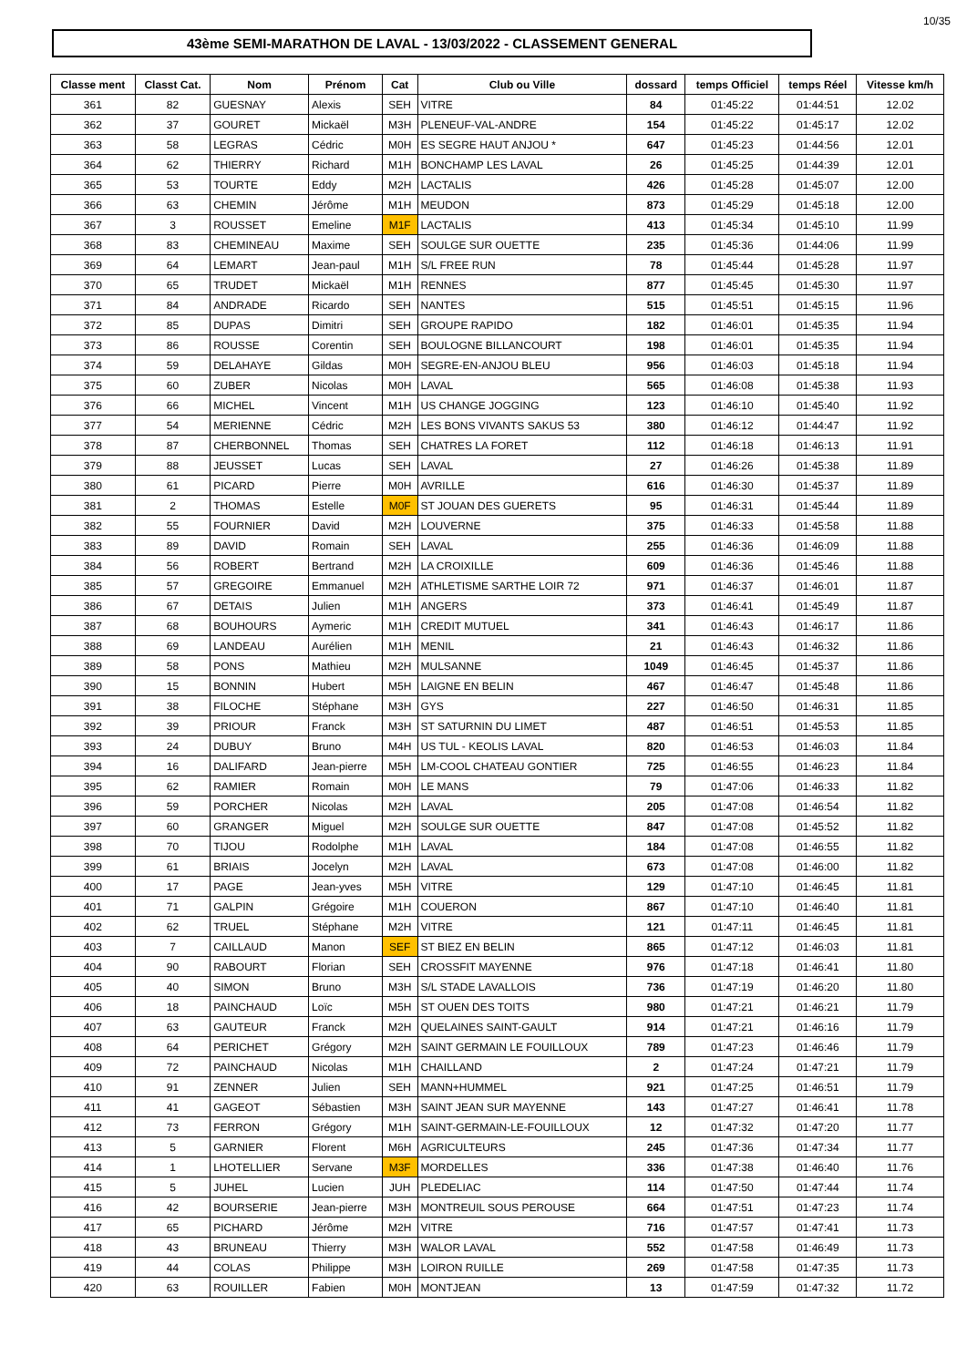10/35
43ème SEMI-MARATHON DE LAVAL - 13/03/2022 - CLASSEMENT GENERAL
| Classe ment | Classt Cat. | Nom | Prénom | Cat | Club ou Ville | dossard | temps Officiel | temps Réel | Vitesse km/h |
| --- | --- | --- | --- | --- | --- | --- | --- | --- | --- |
| 361 | 82 | GUESNAY | Alexis | SEH | VITRE | 84 | 01:45:22 | 01:44:51 | 12.02 |
| 362 | 37 | GOURET | Mickaël | M3H | PLENEUF-VAL-ANDRE | 154 | 01:45:22 | 01:45:17 | 12.02 |
| 363 | 58 | LEGRAS | Cédric | M0H | ES SEGRE HAUT ANJOU * | 647 | 01:45:23 | 01:44:56 | 12.01 |
| 364 | 62 | THIERRY | Richard | M1H | BONCHAMP LES LAVAL | 26 | 01:45:25 | 01:44:39 | 12.01 |
| 365 | 53 | TOURTE | Eddy | M2H | LACTALIS | 426 | 01:45:28 | 01:45:07 | 12.00 |
| 366 | 63 | CHEMIN | Jérôme | M1H | MEUDON | 873 | 01:45:29 | 01:45:18 | 12.00 |
| 367 | 3 | ROUSSET | Emeline | M1F | LACTALIS | 413 | 01:45:34 | 01:45:10 | 11.99 |
| 368 | 83 | CHEMINEAU | Maxime | SEH | SOULGE SUR OUETTE | 235 | 01:45:36 | 01:44:06 | 11.99 |
| 369 | 64 | LEMART | Jean-paul | M1H | S/L FREE RUN | 78 | 01:45:44 | 01:45:28 | 11.97 |
| 370 | 65 | TRUDET | Mickaël | M1H | RENNES | 877 | 01:45:45 | 01:45:30 | 11.97 |
| 371 | 84 | ANDRADE | Ricardo | SEH | NANTES | 515 | 01:45:51 | 01:45:15 | 11.96 |
| 372 | 85 | DUPAS | Dimitri | SEH | GROUPE RAPIDO | 182 | 01:46:01 | 01:45:35 | 11.94 |
| 373 | 86 | ROUSSE | Corentin | SEH | BOULOGNE BILLANCOURT | 198 | 01:46:01 | 01:45:35 | 11.94 |
| 374 | 59 | DELAHAYE | Gildas | M0H | SEGRE-EN-ANJOU BLEU | 956 | 01:46:03 | 01:45:18 | 11.94 |
| 375 | 60 | ZUBER | Nicolas | M0H | LAVAL | 565 | 01:46:08 | 01:45:38 | 11.93 |
| 376 | 66 | MICHEL | Vincent | M1H | US CHANGE JOGGING | 123 | 01:46:10 | 01:45:40 | 11.92 |
| 377 | 54 | MERIENNE | Cédric | M2H | LES BONS VIVANTS SAKUS 53 | 380 | 01:46:12 | 01:44:47 | 11.92 |
| 378 | 87 | CHERBONNEL | Thomas | SEH | CHATRES LA FORET | 112 | 01:46:18 | 01:46:13 | 11.91 |
| 379 | 88 | JEUSSET | Lucas | SEH | LAVAL | 27 | 01:46:26 | 01:45:38 | 11.89 |
| 380 | 61 | PICARD | Pierre | M0H | AVRILLE | 616 | 01:46:30 | 01:45:37 | 11.89 |
| 381 | 2 | THOMAS | Estelle | M0F | ST JOUAN DES GUERETS | 95 | 01:46:31 | 01:45:44 | 11.89 |
| 382 | 55 | FOURNIER | David | M2H | LOUVERNE | 375 | 01:46:33 | 01:45:58 | 11.88 |
| 383 | 89 | DAVID | Romain | SEH | LAVAL | 255 | 01:46:36 | 01:46:09 | 11.88 |
| 384 | 56 | ROBERT | Bertrand | M2H | LA CROIXILLE | 609 | 01:46:36 | 01:45:46 | 11.88 |
| 385 | 57 | GREGOIRE | Emmanuel | M2H | ATHLETISME SARTHE LOIR 72 | 971 | 01:46:37 | 01:46:01 | 11.87 |
| 386 | 67 | DETAIS | Julien | M1H | ANGERS | 373 | 01:46:41 | 01:45:49 | 11.87 |
| 387 | 68 | BOUHOURS | Aymeric | M1H | CREDIT MUTUEL | 341 | 01:46:43 | 01:46:17 | 11.86 |
| 388 | 69 | LANDEAU | Aurélien | M1H | MENIL | 21 | 01:46:43 | 01:46:32 | 11.86 |
| 389 | 58 | PONS | Mathieu | M2H | MULSANNE | 1049 | 01:46:45 | 01:45:37 | 11.86 |
| 390 | 15 | BONNIN | Hubert | M5H | LAIGNE EN BELIN | 467 | 01:46:47 | 01:45:48 | 11.86 |
| 391 | 38 | FILOCHE | Stéphane | M3H | GYS | 227 | 01:46:50 | 01:46:31 | 11.85 |
| 392 | 39 | PRIOUR | Franck | M3H | ST SATURNIN DU LIMET | 487 | 01:46:51 | 01:45:53 | 11.85 |
| 393 | 24 | DUBUY | Bruno | M4H | US TUL - KEOLIS LAVAL | 820 | 01:46:53 | 01:46:03 | 11.84 |
| 394 | 16 | DALIFARD | Jean-pierre | M5H | LM-COOL CHATEAU GONTIER | 725 | 01:46:55 | 01:46:23 | 11.84 |
| 395 | 62 | RAMIER | Romain | M0H | LE MANS | 79 | 01:47:06 | 01:46:33 | 11.82 |
| 396 | 59 | PORCHER | Nicolas | M2H | LAVAL | 205 | 01:47:08 | 01:46:54 | 11.82 |
| 397 | 60 | GRANGER | Miguel | M2H | SOULGE SUR OUETTE | 847 | 01:47:08 | 01:45:52 | 11.82 |
| 398 | 70 | TIJOU | Rodolphe | M1H | LAVAL | 184 | 01:47:08 | 01:46:55 | 11.82 |
| 399 | 61 | BRIAIS | Jocelyn | M2H | LAVAL | 673 | 01:47:08 | 01:46:00 | 11.82 |
| 400 | 17 | PAGE | Jean-yves | M5H | VITRE | 129 | 01:47:10 | 01:46:45 | 11.81 |
| 401 | 71 | GALPIN | Grégoire | M1H | COUERON | 867 | 01:47:10 | 01:46:40 | 11.81 |
| 402 | 62 | TRUEL | Stéphane | M2H | VITRE | 121 | 01:47:11 | 01:46:45 | 11.81 |
| 403 | 7 | CAILLAUD | Manon | SEF | ST BIEZ EN BELIN | 865 | 01:47:12 | 01:46:03 | 11.81 |
| 404 | 90 | RABOURT | Florian | SEH | CROSSFIT MAYENNE | 976 | 01:47:18 | 01:46:41 | 11.80 |
| 405 | 40 | SIMON | Bruno | M3H | S/L STADE LAVALLOIS | 736 | 01:47:19 | 01:46:20 | 11.80 |
| 406 | 18 | PAINCHAUD | Loïc | M5H | ST OUEN DES TOITS | 980 | 01:47:21 | 01:46:21 | 11.79 |
| 407 | 63 | GAUTEUR | Franck | M2H | QUELAINES SAINT-GAULT | 914 | 01:47:21 | 01:46:16 | 11.79 |
| 408 | 64 | PERICHET | Grégory | M2H | SAINT GERMAIN LE FOUILLOUX | 789 | 01:47:23 | 01:46:46 | 11.79 |
| 409 | 72 | PAINCHAUD | Nicolas | M1H | CHAILLAND | 2 | 01:47:24 | 01:47:21 | 11.79 |
| 410 | 91 | ZENNER | Julien | SEH | MANN+HUMMEL | 921 | 01:47:25 | 01:46:51 | 11.79 |
| 411 | 41 | GAGEOT | Sébastien | M3H | SAINT JEAN SUR MAYENNE | 143 | 01:47:27 | 01:46:41 | 11.78 |
| 412 | 73 | FERRON | Grégory | M1H | SAINT-GERMAIN-LE-FOUILLOUX | 12 | 01:47:32 | 01:47:20 | 11.77 |
| 413 | 5 | GARNIER | Florent | M6H | AGRICULTEURS | 245 | 01:47:36 | 01:47:34 | 11.77 |
| 414 | 1 | LHOTELLIER | Servane | M3F | MORDELLES | 336 | 01:47:38 | 01:46:40 | 11.76 |
| 415 | 5 | JUHEL | Lucien | JUH | PLEDELIAC | 114 | 01:47:50 | 01:47:44 | 11.74 |
| 416 | 42 | BOURSERIE | Jean-pierre | M3H | MONTREUIL SOUS PEROUSE | 664 | 01:47:51 | 01:47:23 | 11.74 |
| 417 | 65 | PICHARD | Jérôme | M2H | VITRE | 716 | 01:47:57 | 01:47:41 | 11.73 |
| 418 | 43 | BRUNEAU | Thierry | M3H | WALOR LAVAL | 552 | 01:47:58 | 01:46:49 | 11.73 |
| 419 | 44 | COLAS | Philippe | M3H | LOIRON RUILLE | 269 | 01:47:58 | 01:47:35 | 11.73 |
| 420 | 63 | ROUILLER | Fabien | M0H | MONTJEAN | 13 | 01:47:59 | 01:47:32 | 11.72 |